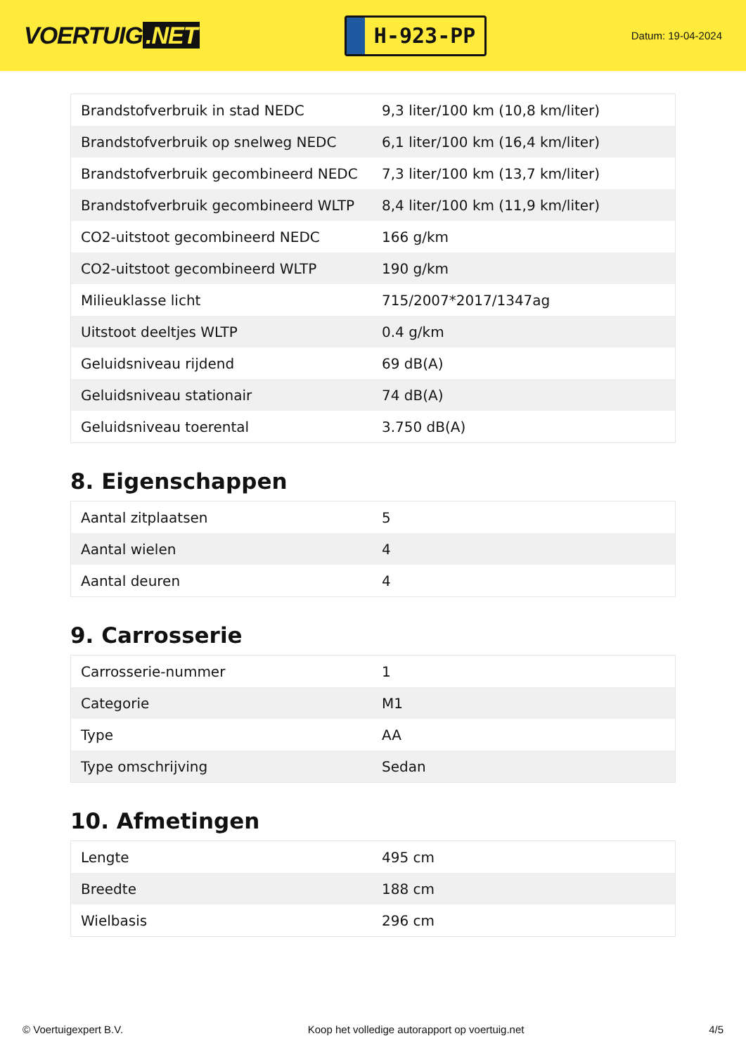VOERTUIG.NET
H-923-PP
Datum: 19-04-2024
| Brandstofverbruik in stad NEDC | 9,3 liter/100 km (10,8 km/liter) |
| Brandstofverbruik op snelweg NEDC | 6,1 liter/100 km (16,4 km/liter) |
| Brandstofverbruik gecombineerd NEDC | 7,3 liter/100 km (13,7 km/liter) |
| Brandstofverbruik gecombineerd WLTP | 8,4 liter/100 km (11,9 km/liter) |
| CO2-uitstoot gecombineerd NEDC | 166 g/km |
| CO2-uitstoot gecombineerd WLTP | 190 g/km |
| Milieuklasse licht | 715/2007*2017/1347ag |
| Uitstoot deeltjes WLTP | 0.4 g/km |
| Geluidsniveau rijdend | 69 dB(A) |
| Geluidsniveau stationair | 74 dB(A) |
| Geluidsniveau toerental | 3.750 dB(A) |
8. Eigenschappen
| Aantal zitplaatsen | 5 |
| Aantal wielen | 4 |
| Aantal deuren | 4 |
9. Carrosserie
| Carrosserie-nummer | 1 |
| Categorie | M1 |
| Type | AA |
| Type omschrijving | Sedan |
10. Afmetingen
| Lengte | 495 cm |
| Breedte | 188 cm |
| Wielbasis | 296 cm |
© Voertuigexpert B.V. Koop het volledige autorapport op voertuig.net 4/5